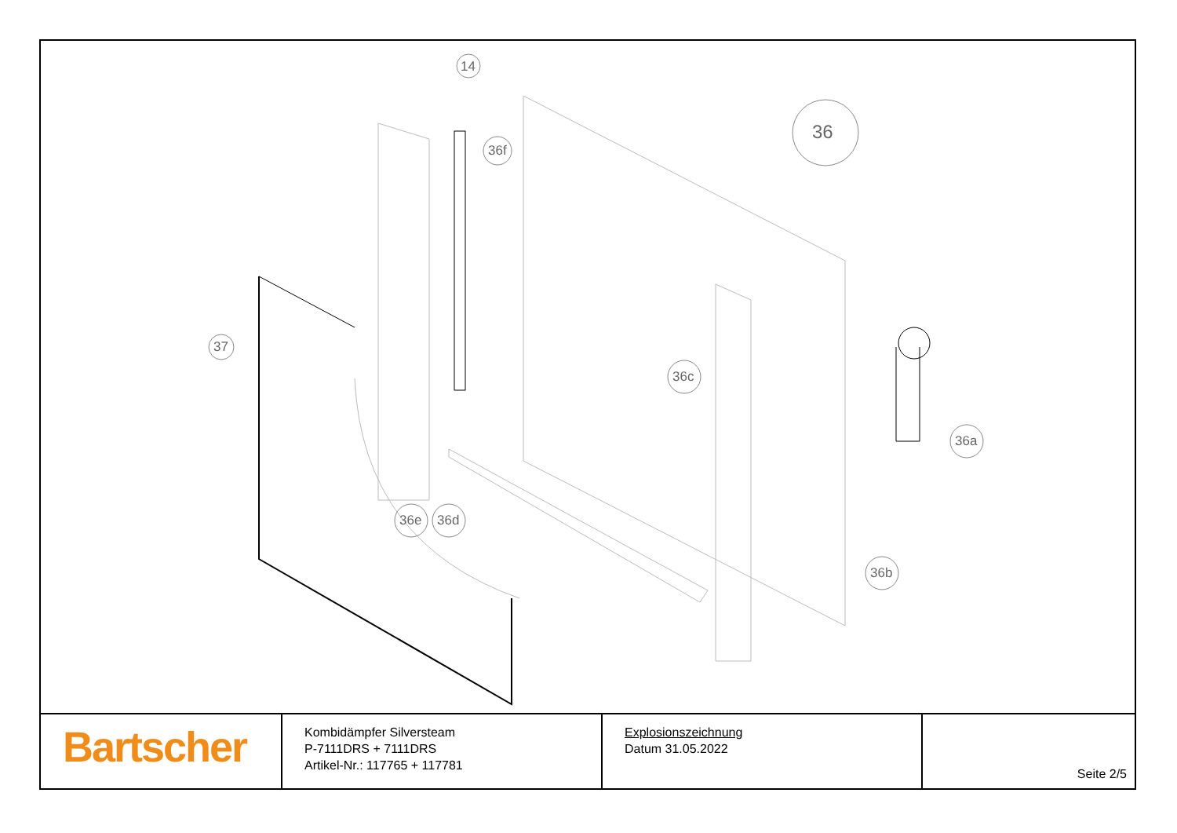14
36
36f
37
36c
36a
36e 36d
36b
| Bartscher | Kombidämpfer Silversteam P-7111DRS + 7111DRS Artikel-Nr.: 117765 + 117781 | Explosionszeichnung Datum 31.05.2022 | Seite 2/5 |